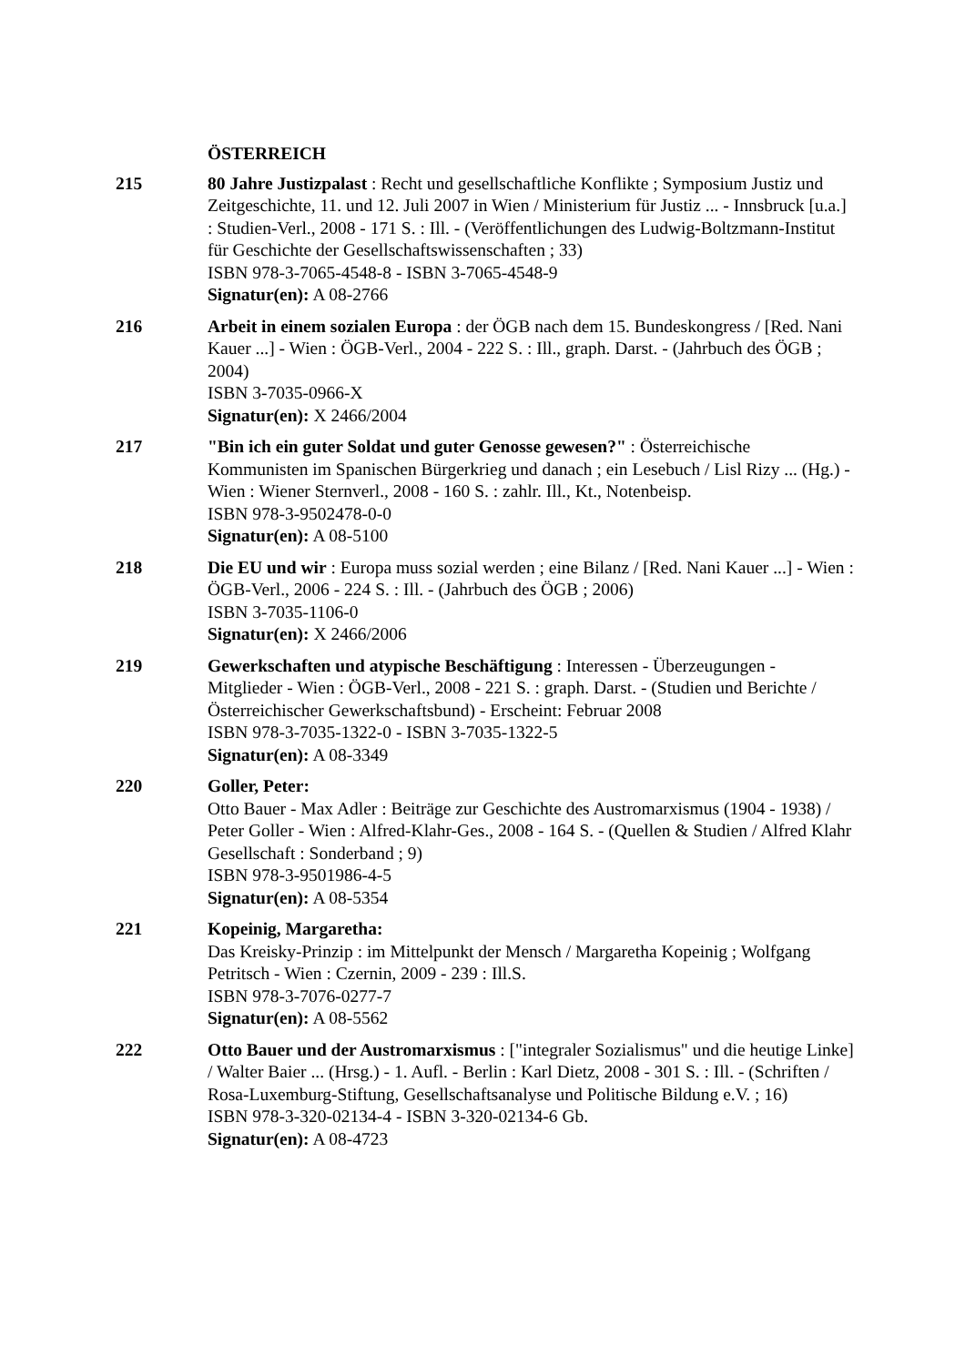ÖSTERREICH
215 80 Jahre Justizpalast : Recht und gesellschaftliche Konflikte ; Symposium Justiz und Zeitgeschichte, 11. und 12. Juli 2007 in Wien / Ministerium für Justiz ... - Innsbruck [u.a.] : Studien-Verl., 2008 - 171 S. : Ill. - (Veröffentlichungen des Ludwig-Boltzmann-Institut für Geschichte der Gesellschaftswissenschaften ; 33)
ISBN 978-3-7065-4548-8 - ISBN 3-7065-4548-9
Signatur(en): A 08-2766
216 Arbeit in einem sozialen Europa : der ÖGB nach dem 15. Bundeskongress / [Red. Nani Kauer ...] - Wien : ÖGB-Verl., 2004 - 222 S. : Ill., graph. Darst. - (Jahrbuch des ÖGB ; 2004)
ISBN 3-7035-0966-X
Signatur(en): X 2466/2004
217 "Bin ich ein guter Soldat und guter Genosse gewesen?" : Österreichische Kommunisten im Spanischen Bürgerkrieg und danach ; ein Lesebuch / Lisl Rizy ... (Hg.) - Wien : Wiener Sternverl., 2008 - 160 S. : zahlr. Ill., Kt., Notenbeisp.
ISBN 978-3-9502478-0-0
Signatur(en): A 08-5100
218 Die EU und wir : Europa muss sozial werden ; eine Bilanz / [Red. Nani Kauer ...] - Wien : ÖGB-Verl., 2006 - 224 S. : Ill. - (Jahrbuch des ÖGB ; 2006)
ISBN 3-7035-1106-0
Signatur(en): X 2466/2006
219 Gewerkschaften und atypische Beschäftigung : Interessen - Überzeugungen - Mitglieder - Wien : ÖGB-Verl., 2008 - 221 S. : graph. Darst. - (Studien und Berichte / Österreichischer Gewerkschaftsbund) - Erscheint: Februar 2008
ISBN 978-3-7035-1322-0 - ISBN 3-7035-1322-5
Signatur(en): A 08-3349
220 Goller, Peter:
Otto Bauer - Max Adler : Beiträge zur Geschichte des Austromarxismus (1904 - 1938) / Peter Goller - Wien : Alfred-Klahr-Ges., 2008 - 164 S. - (Quellen & Studien / Alfred Klahr Gesellschaft : Sonderband ; 9)
ISBN 978-3-9501986-4-5
Signatur(en): A 08-5354
221 Kopeinig, Margaretha:
Das Kreisky-Prinzip : im Mittelpunkt der Mensch / Margaretha Kopeinig ; Wolfgang Petritsch - Wien : Czernin, 2009 - 239 : Ill.S.
ISBN 978-3-7076-0277-7
Signatur(en): A 08-5562
222 Otto Bauer und der Austromarxismus : ["integraler Sozialismus" und die heutige Linke] / Walter Baier ... (Hrsg.) - 1. Aufl. - Berlin : Karl Dietz, 2008 - 301 S. : Ill. - (Schriften / Rosa-Luxemburg-Stiftung, Gesellschaftsanalyse und Politische Bildung e.V. ; 16)
ISBN 978-3-320-02134-4 - ISBN 3-320-02134-6 Gb.
Signatur(en): A 08-4723